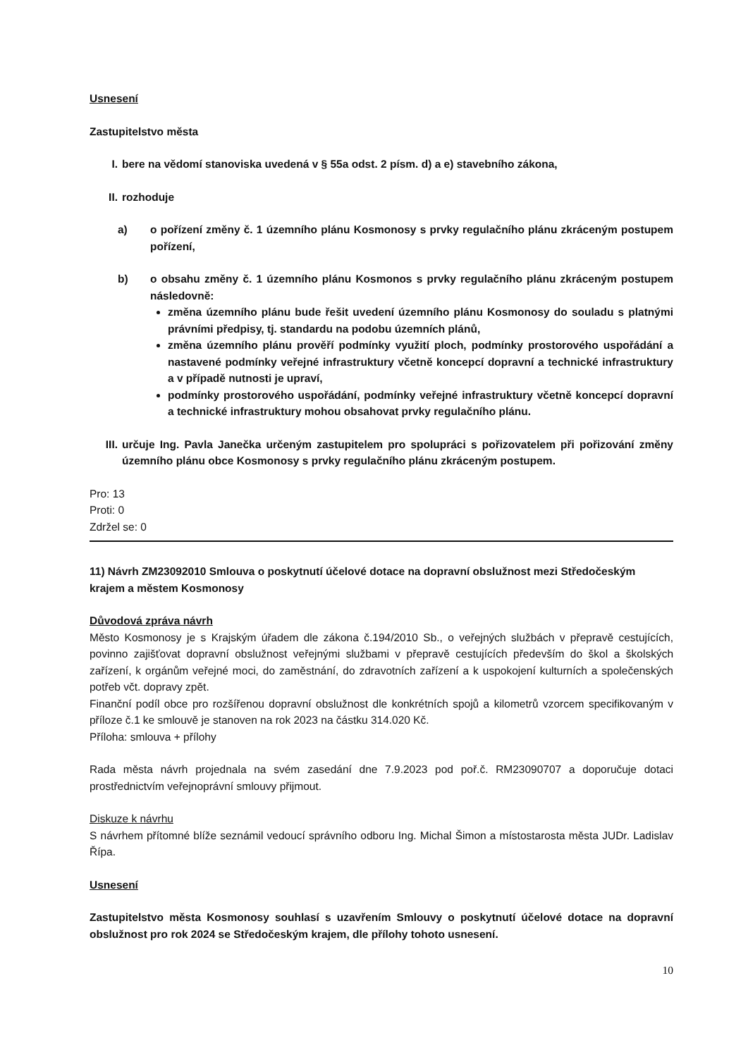Usnesení
Zastupitelstvo města
I. bere na vědomí stanoviska uvedená v § 55a odst. 2 písm. d) a e) stavebního zákona,
II. rozhoduje
a) o pořízení změny č. 1 územního plánu Kosmonosy s prvky regulačního plánu zkráceným postupem pořízení,
b) o obsahu změny č. 1 územního plánu Kosmonos s prvky regulačního plánu zkráceným postupem následovně:
změna územního plánu bude řešit uvedení územního plánu Kosmonosy do souladu s platnými právními předpisy, tj. standardu na podobu územních plánů,
změna územního plánu prověří podmínky využití ploch, podmínky prostorového uspořádání a nastavené podmínky veřejné infrastruktury včetně koncepcí dopravní a technické infrastruktury a v případě nutnosti je upraví,
podmínky prostorového uspořádání, podmínky veřejné infrastruktury včetně koncepcí dopravní a technické infrastruktury mohou obsahovat prvky regulačního plánu.
III. určuje Ing. Pavla Janečka určeným zastupitelem pro spolupráci s pořizovatelem při pořizování změny územního plánu obce Kosmonosy s prvky regulačního plánu zkráceným postupem.
Pro: 13
Proti: 0
Zdržel se: 0
11) Návrh ZM23092010 Smlouva o poskytnutí účelové dotace na dopravní obslužnost mezi Středočeským krajem a městem Kosmonosy
Důvodová zpráva návrh
Město Kosmonosy je s Krajským úřadem dle zákona č.194/2010 Sb., o veřejných službách v přepravě cestujících, povinno zajišťovat dopravní obslužnost veřejnými službami v přepravě cestujících především do škol a školských zařízení, k orgánům veřejné moci, do zaměstnání, do zdravotních zařízení a k uspokojení kulturních a společenských potřeb včt. dopravy zpět.
Finanční podíl obce pro rozšířenou dopravní obslužnost dle konkrétních spojů a kilometrů vzorcem specifikovaným v příloze č.1 ke smlouvě je stanoven na rok 2023 na částku 314.020 Kč.
Příloha: smlouva + přílohy
Rada města návrh projednala na svém zasedání dne 7.9.2023 pod poř.č. RM23090707 a doporučuje dotaci prostřednictvím veřejnoprávní smlouvy přijmout.
Diskuze k návrhu
S návrhem přítomné blíže seznámil vedoucí správního odboru Ing. Michal Šimon a místostarosta města JUDr. Ladislav Řípa.
Usnesení
Zastupitelstvo města Kosmonosy souhlasí s uzavřením Smlouvy o poskytnutí účelové dotace na dopravní obslužnost pro rok 2024 se Středočeským krajem, dle přílohy tohoto usnesení.
10